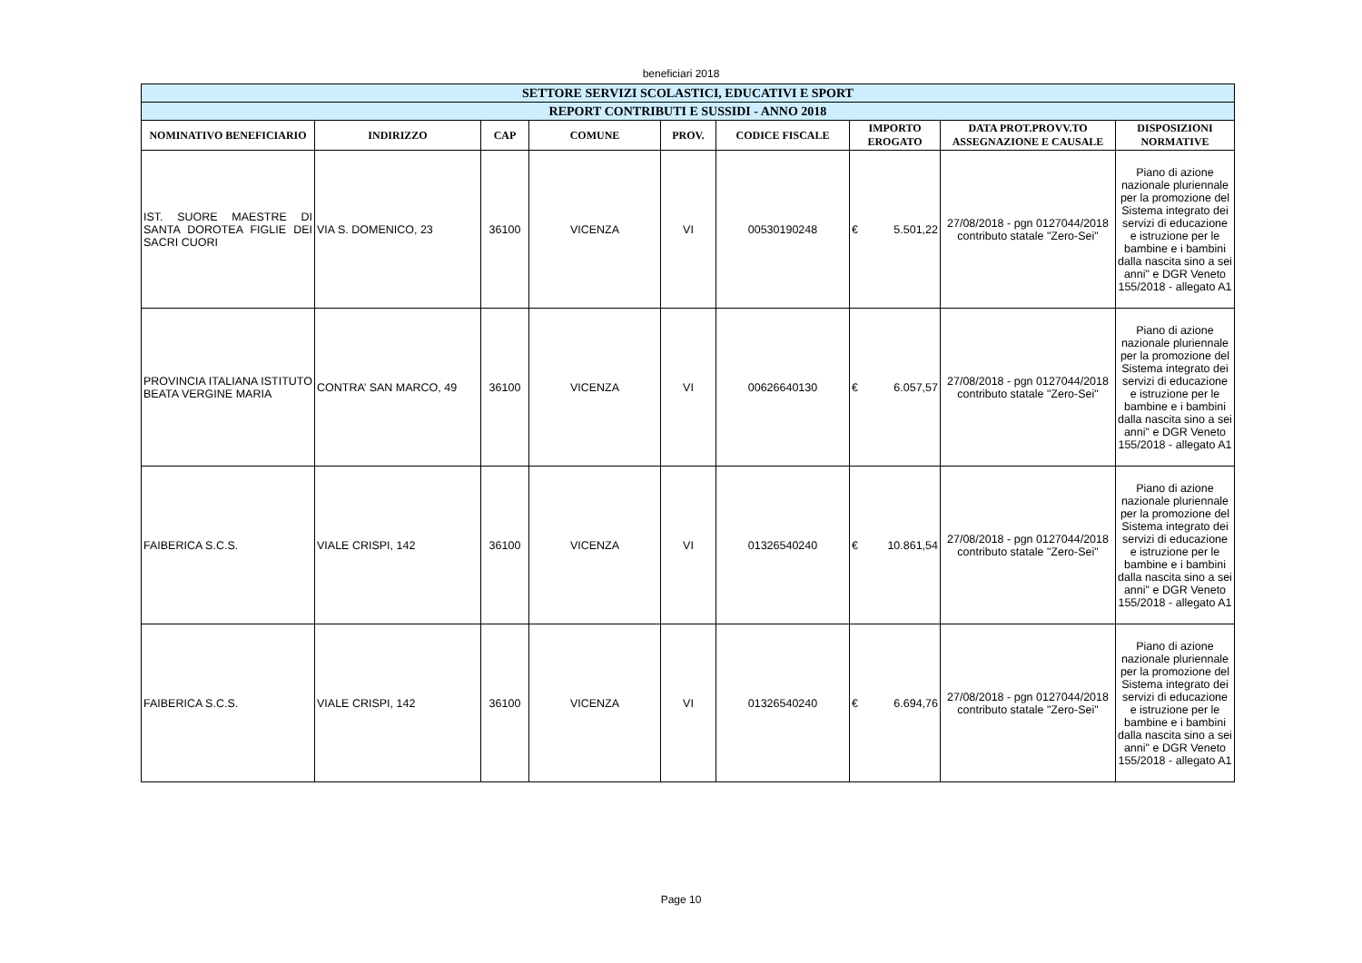beneficiari 2018
| SETTORE SERVIZI SCOLASTICI, EDUCATIVI E SPORT | | | | | | | | |
| REPORT CONTRIBUTI E SUSSIDI - ANNO 2018 | | | | | | | | |
| NOMINATIVO BENEFICIARIO | INDIRIZZO | CAP | COMUNE | PROV. | CODICE FISCALE | IMPORTO EROGATO | DATA PROT.PROVV.TO ASSEGNAZIONE E CAUSALE | DISPOSIZIONI NORMATIVE |
| IST. SUORE MAESTRE DI SANTA DOROTEA FIGLIE DEI SACRI CUORI | VIA S. DOMENICO, 23 | 36100 | VICENZA | VI | 00530190248 | € 5.501,22 | 27/08/2018 - pgn 0127044/2018 contributo statale "Zero-Sei" | Piano di azione nazionale pluriennale per la promozione del Sistema integrato dei servizi di educazione e istruzione per le bambine e i bambini dalla nascita sino a sei anni" e DGR Veneto 155/2018 - allegato A1 |
| PROVINCIA ITALIANA ISTITUTO BEATA VERGINE MARIA | CONTRA’ SAN MARCO, 49 | 36100 | VICENZA | VI | 00626640130 | € 6.057,57 | 27/08/2018 - pgn 0127044/2018 contributo statale "Zero-Sei" | Piano di azione nazionale pluriennale per la promozione del Sistema integrato dei servizi di educazione e istruzione per le bambine e i bambini dalla nascita sino a sei anni" e DGR Veneto 155/2018 - allegato A1 |
| FAIBERICA S.C.S. | VIALE CRISPI, 142 | 36100 | VICENZA | VI | 01326540240 | € 10.861,54 | 27/08/2018 - pgn 0127044/2018 contributo statale "Zero-Sei" | Piano di azione nazionale pluriennale per la promozione del Sistema integrato dei servizi di educazione e istruzione per le bambine e i bambini dalla nascita sino a sei anni" e DGR Veneto 155/2018 - allegato A1 |
| FAIBERICA S.C.S. | VIALE CRISPI, 142 | 36100 | VICENZA | VI | 01326540240 | € 6.694,76 | 27/08/2018 - pgn 0127044/2018 contributo statale "Zero-Sei" | Piano di azione nazionale pluriennale per la promozione del Sistema integrato dei servizi di educazione e istruzione per le bambine e i bambini dalla nascita sino a sei anni" e DGR Veneto 155/2018 - allegato A1 |
Page 10